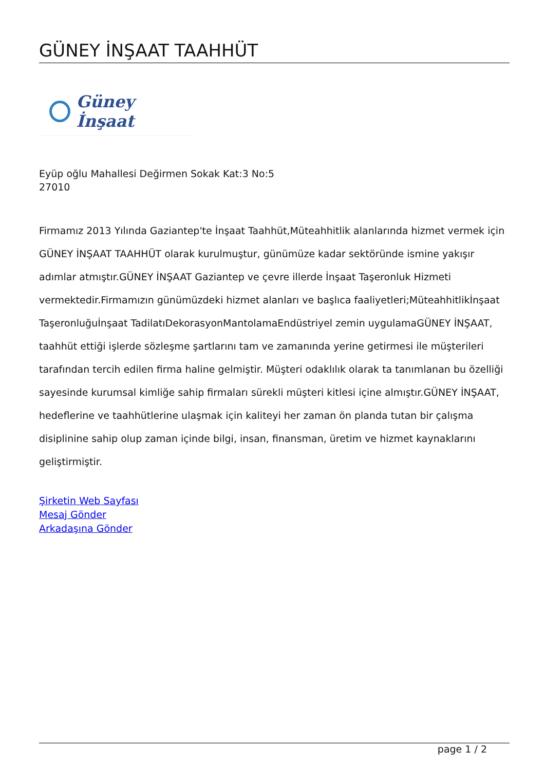GÜNEY İNŞAAT TAAHHÜT
Güney İnşaat
Eyüp oğlu Mahallesi Değirmen Sokak Kat:3 No:5
27010
Firmamız 2013 Yılında Gaziantep'te İnşaat Taahhüt,Müteahhitlik alanlarında hizmet vermek için GÜNEY İNŞAAT TAAHHÜT olarak kurulmuştur, günümüze kadar sektöründe ismine yakışır adımlar atmıştır.GÜNEY İNŞAAT Gaziantep ve çevre illerde İnşaat Taşeronluk Hizmeti vermektedir.Firmamızın günümüzdeki hizmet alanları ve başlıca faaliyetleri;Müteahhitlikİnşaat Taşeronluğuİnşaat TadilatıDekorasyonMantolamaEndüstriyel zemin uygulamaGÜNEY İNŞAAT, taahhüt ettiği işlerde sözleşme şartlarını tam ve zamanında yerine getirmesi ile müşterileri tarafından tercih edilen firma haline gelmiştir. Müşteri odaklılık olarak ta tanımlanan bu özelliği sayesinde kurumsal kimliğe sahip firmaları sürekli müşteri kitlesi içine almıştır.GÜNEY İNŞAAT, hedeflerine ve taahhütlerine ulaşmak için kaliteyi her zaman ön planda tutan bir çalışma disiplinine sahip olup zaman içinde bilgi, insan, finansman, üretim ve hizmet kaynaklarını geliştirmiştir.
Şirketin Web Sayfası
Mesaj Gönder
Arkadaşına Gönder
page 1 / 2